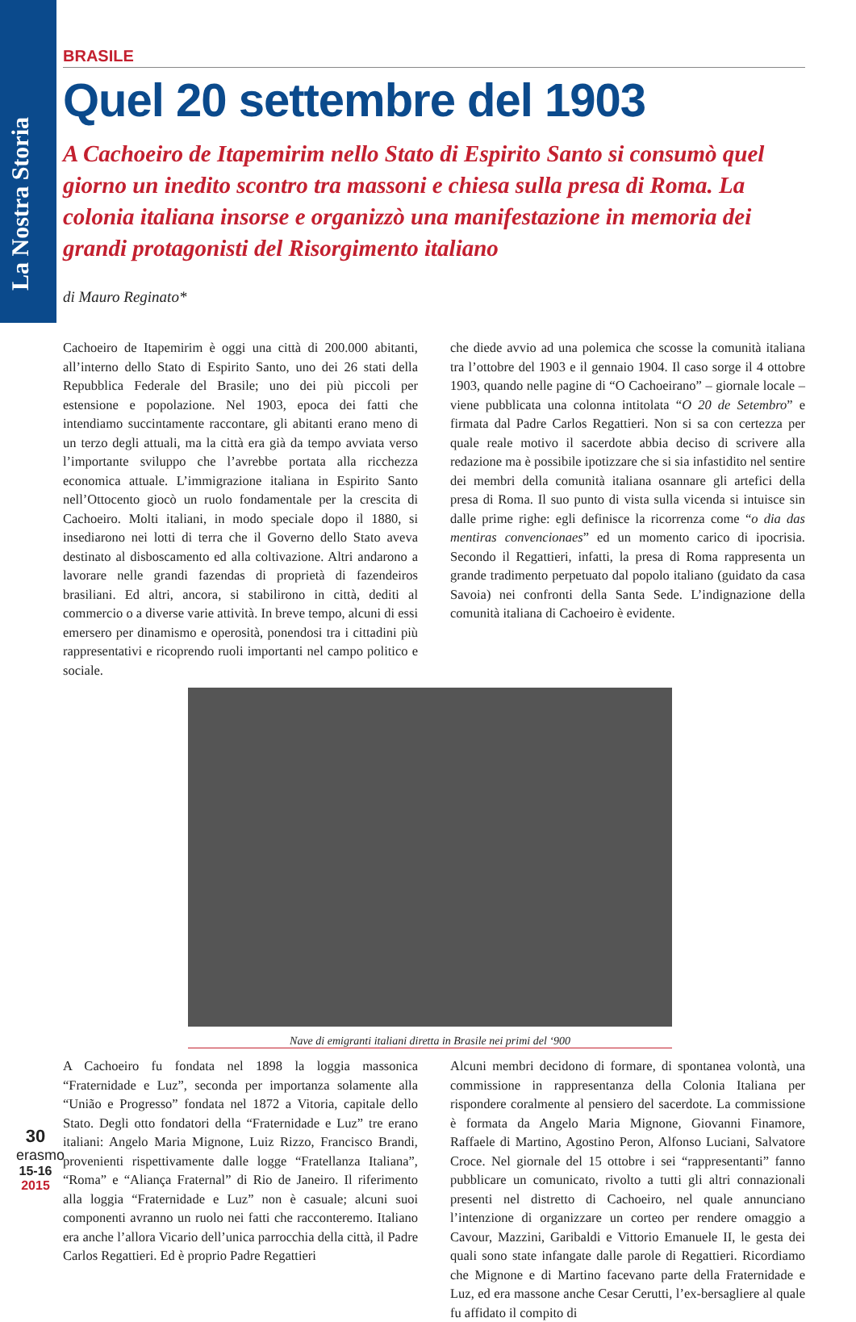La Nostra Storia
BRASILE
Quel 20 settembre del 1903
A Cachoeiro de Itapemirim nello Stato di Espirito Santo si consumò quel giorno un inedito scontro tra massoni e chiesa sulla presa di Roma. La colonia italiana insorse e organizzò una manifestazione in memoria dei grandi protagonisti del Risorgimento italiano
di Mauro Reginato*
Cachoeiro de Itapemirim è oggi una città di 200.000 abitanti, all’interno dello Stato di Espirito Santo, uno dei 26 stati della Repubblica Federale del Brasile; uno dei più piccoli per estensione e popolazione. Nel 1903, epoca dei fatti che intendiamo succintamente raccontare, gli abitanti erano meno di un terzo degli attuali, ma la città era già da tempo avviata verso l’importante sviluppo che l’avrebbe portata alla ricchezza economica attuale. L’immigrazione italiana in Espirito Santo nell’Ottocento giocò un ruolo fondamentale per la crescita di Cachoeiro. Molti italiani, in modo speciale dopo il 1880, si insediarono nei lotti di terra che il Governo dello Stato aveva destinato al disboscamento ed alla coltivazione. Altri andarono a lavorare nelle grandi fazendas di proprietà di fazendeiros brasiliani. Ed altri, ancora, si stabilirono in città, dediti al commercio o a diverse varie attività. In breve tempo, alcuni di essi emersero per dinamismo e operosità, ponendosi tra i cittadini più rappresentativi e ricoprendo ruoli importanti nel campo politico e sociale.
che diede avvio ad una polemica che scosse la comunità italiana tra l’ottobre del 1903 e il gennaio 1904. Il caso sorge il 4 ottobre 1903, quando nelle pagine di “O Cachoeirano” – giornale locale – viene pubblicata una colonna intitolata “O 20 de Setembro” e firmata dal Padre Carlos Regattieri. Non si sa con certezza per quale reale motivo il sacerdote abbia deciso di scrivere alla redazione ma è possibile ipotizzare che si sia infastidito nel sentire dei membri della comunità italiana osannare gli artefici della presa di Roma. Il suo punto di vista sulla vicenda si intuisce sin dalle prime righe: egli definisce la ricorrenza come “o dia das mentiras convencionaes” ed un momento carico di ipocrisia. Secondo il Regattieri, infatti, la presa di Roma rappresenta un grande tradimento perpetuato dal popolo italiano (guidato da casa Savoia) nei confronti della Santa Sede. L’indignazione della comunità italiana di Cachoeiro è evidente.
Nave di emigranti italiani diretta in Brasile nei primi del ‘900
A Cachoeiro fu fondata nel 1898 la loggia massonica “Fraternidade e Luz”, seconda per importanza solamente alla “União e Progresso” fondata nel 1872 a Vitoria, capitale dello Stato. Degli otto fondatori della “Fraternidade e Luz” tre erano italiani: Angelo Maria Mignone, Luiz Rizzo, Francisco Brandi, provenienti rispettivamente dalle logge “Fratellanza Italiana”, “Roma” e “Aliança Fraternal” di Rio de Janeiro. Il riferimento alla loggia “Fraternidade e Luz” non è casuale; alcuni suoi componenti avranno un ruolo nei fatti che racconteremo. Italiano era anche l’allora Vicario dell’unica parrocchia della città, il Padre Carlos Regattieri. Ed è proprio Padre Regattieri
Alcuni membri decidono di formare, di spontanea volontà, una commissione in rappresentanza della Colonia Italiana per rispondere coralmente al pensiero del sacerdote. La commissione è formata da Angelo Maria Mignone, Giovanni Finamore, Raffaele di Martino, Agostino Peron, Alfonso Luciani, Salvatore Croce. Nel giornale del 15 ottobre i sei “rappresentanti” fanno pubblicare un comunicato, rivolto a tutti gli altri connazionali presenti nel distretto di Cachoeiro, nel quale annunciano l’intenzione di organizzare un corteo per rendere omaggio a Cavour, Mazzini, Garibaldi e Vittorio Emanuele II, le gesta dei quali sono state infangate dalle parole di Regattieri. Ricordiamo che Mignone e di Martino facevano parte della Fraternidade e Luz, ed era massone anche Cesar Cerutti, l’ex-bersagliere al quale fu affidato il compito di
30
erasmo
15-16
2015